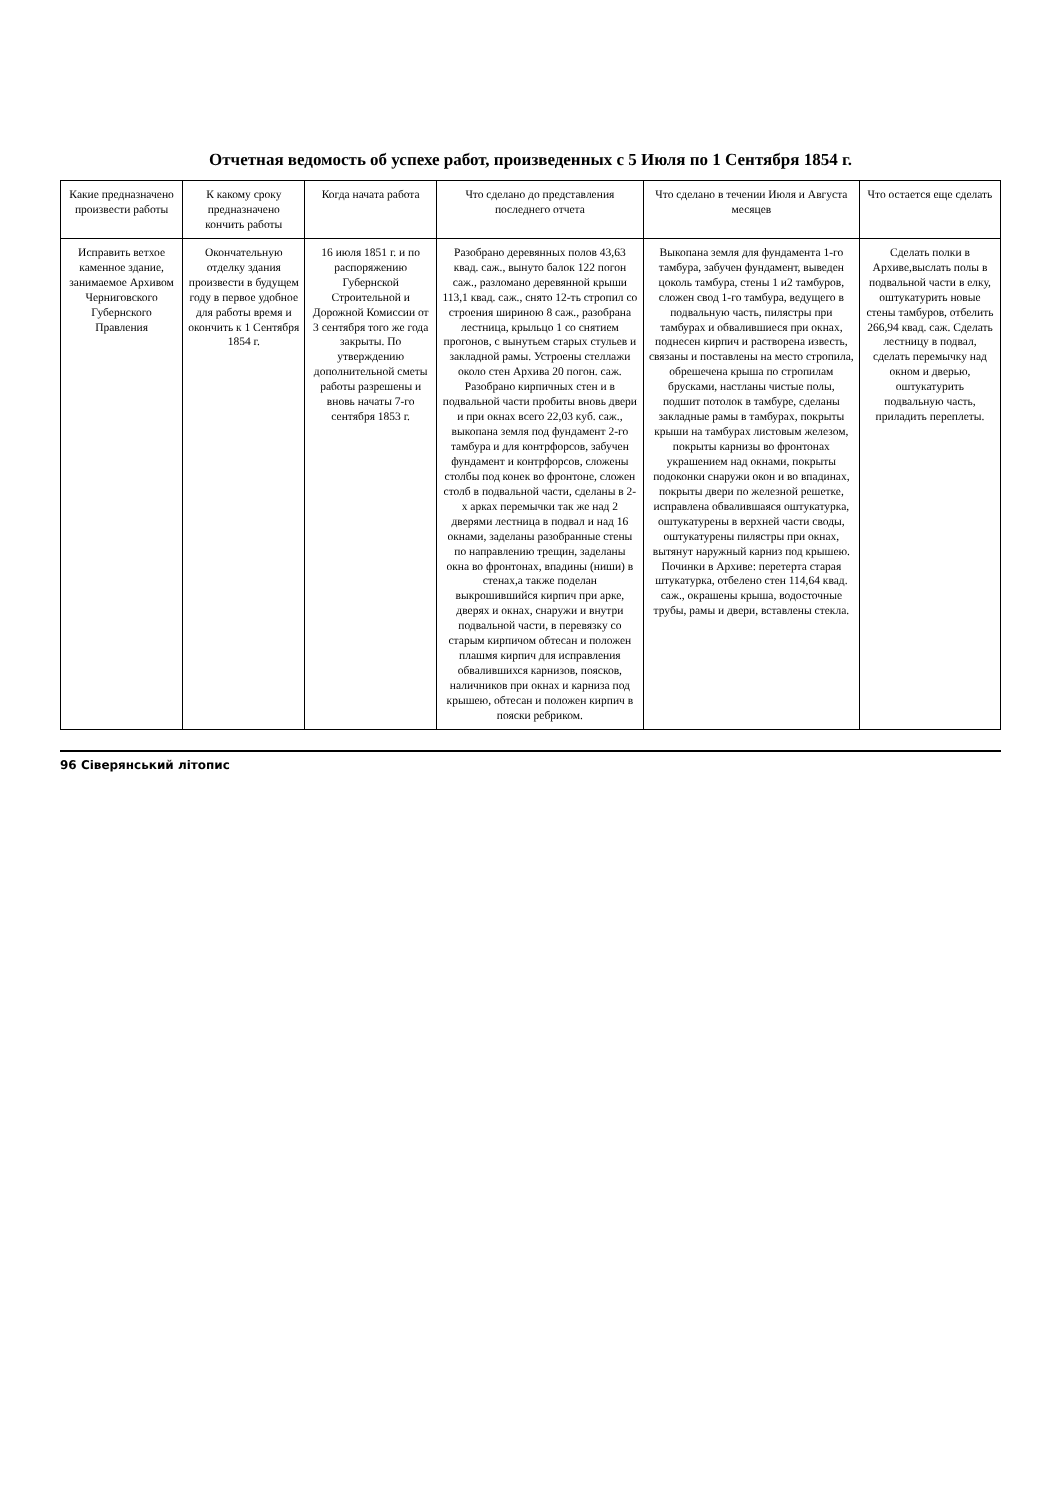Отчетная ведомость об успехе работ, произведенных с 5 Июля по 1 Сентября 1854 г.
| Какие предназначено произвести работы | К какому сроку предназначено кончить работы | Когда начата работа | Что сделано до представления последнего отчета | Что сделано в течении Июля и Августа месяцев | Что остается еще сделать |
| --- | --- | --- | --- | --- | --- |
| Исправить ветхое каменное здание, занимаемое Архивом Черниговского Губернского Правления | Окончательную отделку здания произвести в будущем году в первое удобное для работы время и окончить к 1 Сентября 1854 г. | 16 июля 1851 г. и по распоряжению Губернской Строительной и Дорожной Комиссии от 3 сентября того же года закрыты. По утверждению дополнительной сметы работы разрешены и вновь начаты 7-го сентября 1853 г. | Разобрано деревянных полов 43,63 квад. саж., вынуто балок 122 погон саж., разломано деревянной крыши 113,1 квад. саж., снято 12-ть стропил со строения шириною 8 саж., разобрана лестница, крыльцо 1 со снятием прогонов, с вынутьем старых стульев и закладной рамы. Устроены стеллажи около стен Архива 20 погон. саж. Разобрано кирпичных стен и в подвальной части пробиты вновь двери и при окнах всего 22,03 куб. саж., выкопана земля под фундамент 2-го тамбура и для контрфорсов, забучен фундамент и контрфорсов, сложены столбы под конек во фронтоне, сложен столб в подвальной части, сделаны в 2-х арках перемычки так же над 2 дверями лестница в подвал и над 16 окнами, заделаны разобранные стены по направлению трещин, заделаны окна во фронтонах, впадины (ниши) в стенах,а также поделан выкрошившийся кирпич при арке, дверях и окнах, снаружи и внутри подвальной части, в перевязку со старым кирпичом обтесан и положен плашмя кирпич для исправления обвалившихся карнизов, поясков, наличников при окнах и карниза под крышею, обтесан и положен кирпич в пояски ребриком. | Выкопана земля для фундамента 1-го тамбура, забучен фундамент, выведен цоколь тамбура, стены 1 и2 тамбуров, сложен свод 1-го тамбура, ведущего в подвальную часть, пилястры при тамбурах и обвалившиеся при окнах, поднесен кирпич и растворена известь, связаны и поставлены на место стропила, обрешечена крыша по стропилам брусками, настланы чистые полы, подшит потолок в тамбуре, сделаны закладные рамы в тамбурах, покрыты крыши на тамбурах листовым железом, покрыты карнизы во фронтонах украшением над окнами, покрыты подоконки снаружи окон и во впадинах, покрыты двери по железной решетке, исправлена обвалившаяся оштукатурка, оштукатурены в верхней части своды, оштукатурены пилястры при окнах, вытянут наружный карниз под крышею. Починки в Архиве: перетерта старая штукатурка, отбелено стен 114,64 квад. саж., окрашены крыша, водосточные трубы, рамы и двери, вставлены стекла. | Сделать полки в Архиве,выслать полы в подвальной части в елку, оштукатурить новые стены тамбуров, отбелить 266,94 квад. саж. Сделать лестницу в подвал, сделать перемычку над окном и дверью, оштукатурить подвальную часть, приладить переплеты. |
96 Сіверянський літопис